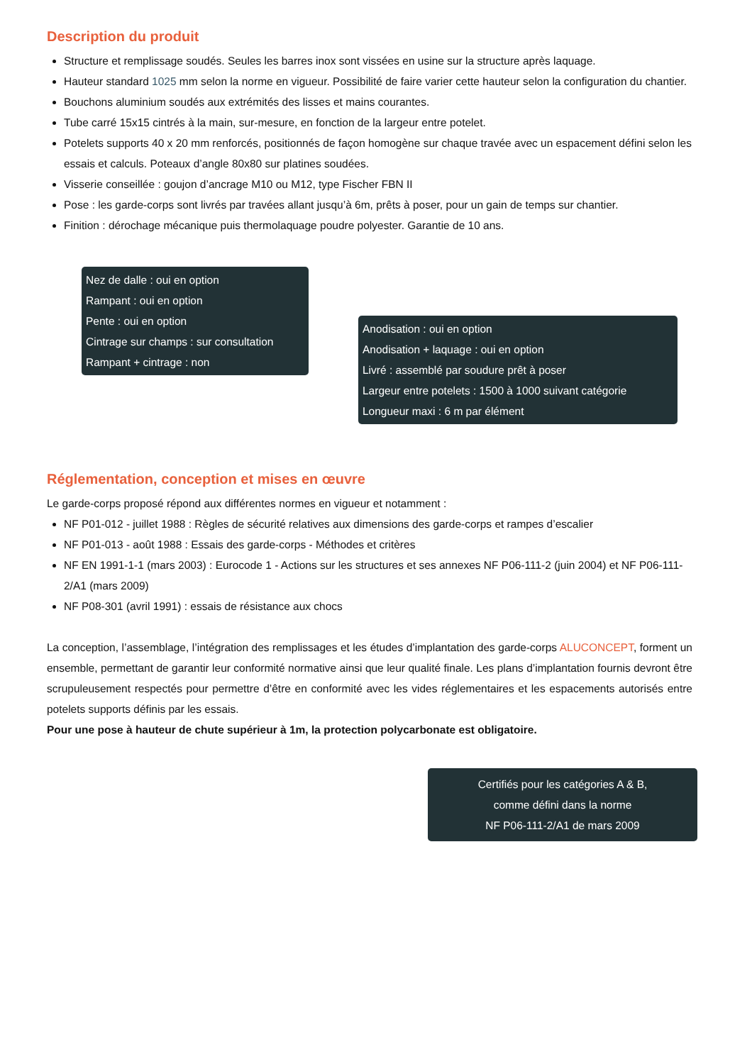Description du produit
Structure et remplissage soudés. Seules les barres inox sont vissées en usine sur la structure après laquage.
Hauteur standard 1025 mm selon la norme en vigueur. Possibilité de faire varier cette hauteur selon la configuration du chantier.
Bouchons aluminium soudés aux extrémités des lisses et mains courantes.
Tube carré 15x15 cintrés à la main, sur-mesure, en fonction de la largeur entre potelet.
Potelets supports 40 x 20 mm renforcés, positionnés de façon homogène sur chaque travée avec un espacement défini selon les essais et calculs. Poteaux d’angle 80x80 sur platines soudées.
Visserie conseillée : goujon d’ancrage M10 ou M12, type Fischer FBN II
Pose : les garde-corps sont livrés par travées allant jusqu’à 6m, prêts à poser, pour un gain de temps sur chantier.
Finition : dérochage mécanique puis thermolaquage poudre polyester. Garantie de 10 ans.
Nez de dalle : oui en option
Rampant : oui en option
Pente : oui en option
Cintrage sur champs : sur consultation
Rampant + cintrage : non
Anodisation : oui en option
Anodisation + laquage : oui en option
Livré : assemblé par soudure prêt à poser
Largeur entre potelets : 1500 à 1000 suivant catégorie
Longueur maxi : 6 m par élément
Réglementation, conception et mises en œuvre
Le garde-corps proposé répond aux différentes normes en vigueur et notamment :
NF P01-012 - juillet 1988 : Règles de sécurité relatives aux dimensions des garde-corps et rampes d’escalier
NF P01-013 - août 1988 : Essais des garde-corps - Méthodes et critères
NF EN 1991-1-1 (mars 2003) : Eurocode 1 - Actions sur les structures et ses annexes NF P06-111-2 (juin 2004) et NF P06-111-2/A1 (mars 2009)
NF P08-301 (avril 1991) : essais de résistance aux chocs
La conception, l’assemblage, l’intégration des remplissages et les études d’implantation des garde-corps ALUCONCEPT, forment un ensemble, permettant de garantir leur conformité normative ainsi que leur qualité finale. Les plans d’implantation fournis devront être scrupuleusement respectés pour permettre d’être en conformité avec les vides réglementaires et les espacements autorisés entre potelets supports définis par les essais.
Pour une pose à hauteur de chute supérieur à 1m, la protection polycarbonate est obligatoire.
Certifiés pour les catégories A & B,
comme défini dans la norme
NF P06-111-2/A1 de mars 2009